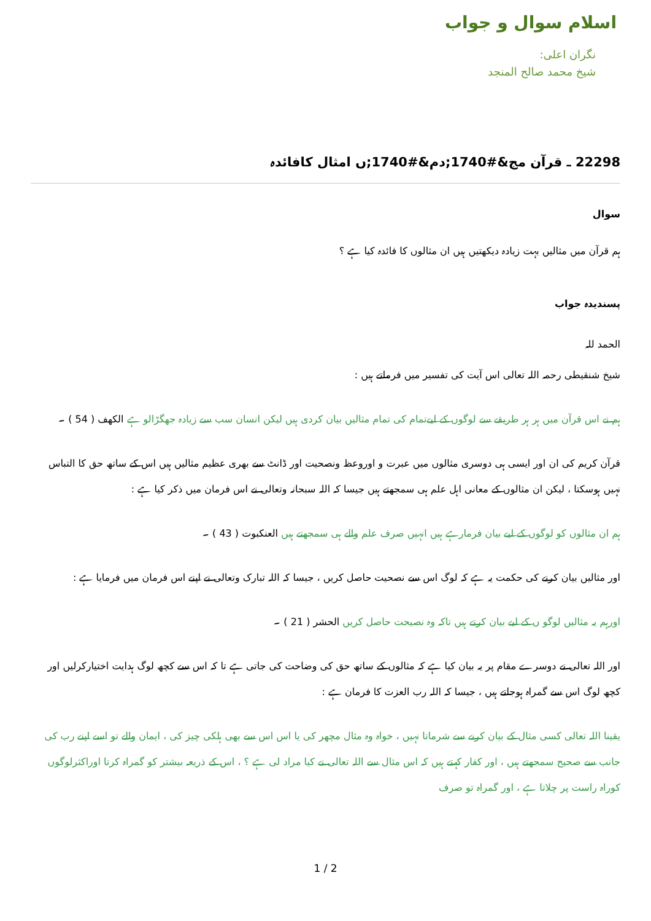اسلام سوال و جواب
نگران اعلی:
شیخ محمد صالح المنجد
22298 ـ قرآن مج&#1740;دم&#1740;ں امثال کافائدہ
سوال
ہم قرآن میں مثالیں بہت زیادہ دیکھتیں ہیں ان مثالوں کا فائدہ کیا ہے ؟
پسندیدہ جواب
الحمد للہ
شیخ شنقیطی رحمہ اللہ تعالی اس آیت کی تفسیر میں فرماتے ہیں :
ہم نے اس قرآن میں ہر ہر طریقے سے لوگوں کے لیےتمام کی تمام مثالیں بیان کردی ہیں لیکن انسان سب سے زیادہ جھگڑالو ہے الکھف ( 54 ) ۔
قرآن کریم کی ان اور ایسی ہی دوسری مثالوں میں عبرت و اوروعظ ونصحیت اور ڈانٹ سے بھری عظیم مثالیں ہیں اس کے ساتھ حق کا التباس نہیں ہوسکتا ، لیکن ان مثالوں کے معانی اہل علم ہی سمجھتے ہیں جیسا کہ اللہ سبحانہ وتعالی نے اس فرمان میں ذکر کیا ہے :
ہم ان مثالوں کو لوگوں کے لیے بیان فرمارہے ہیں انہیں صرف علم والے ہی سمجھتے ہیں العنکبوت ( 43 ) ۔
اور مثالیں بیان کرنے کی حکمت یہ ہے کہ لوگ اس سے نصحیت حاصل کریں ، جیسا کہ اللہ تبارک وتعالی نے اپنے اس فرمان میں فرمایا ہے :
اورہم یہ مثالیں لوگو ں کے لیے بیان کرتے ہیں تاکہ وہ نصیحت حاصل کریں الحشر ( 21 ) ۔
اور اللہ تعالی نے دوسرے مقام پر یہ بیان کیا ہے کہ مثالوں کے ساتھ حق کی وضاحت کی جاتی ہے تا کہ اس سے کچھ لوگ ہدایت اختیارکرلیں اور کچھ لوگ اس سے گمراہ ہوجاتے ہیں ، جیسا کہ اللہ رب العزت کا فرمان ہے :
یقینا اللہ تعالی کسی مثال کے بیان کرنے سے شرماتا نہیں ، خواہ وہ مثال مچھر کی یا اس اس سے بھی ہلکی چیز کی ، ایمان والے تو اسے اپنے رب کی جانب سے صحیح سمجھتے ہیں ، اور کفار کہتے ہیں کہ اس مثال سے اللہ تعالی نے کیا مراد لی ہے ؟ ، اس کے ذریعہ بیشتر کو گمراہ کرتا اوراکثرلوگوں کوراہ راست پر چلاتا ہے ، اور گمراہ تو صرف
1 / 2